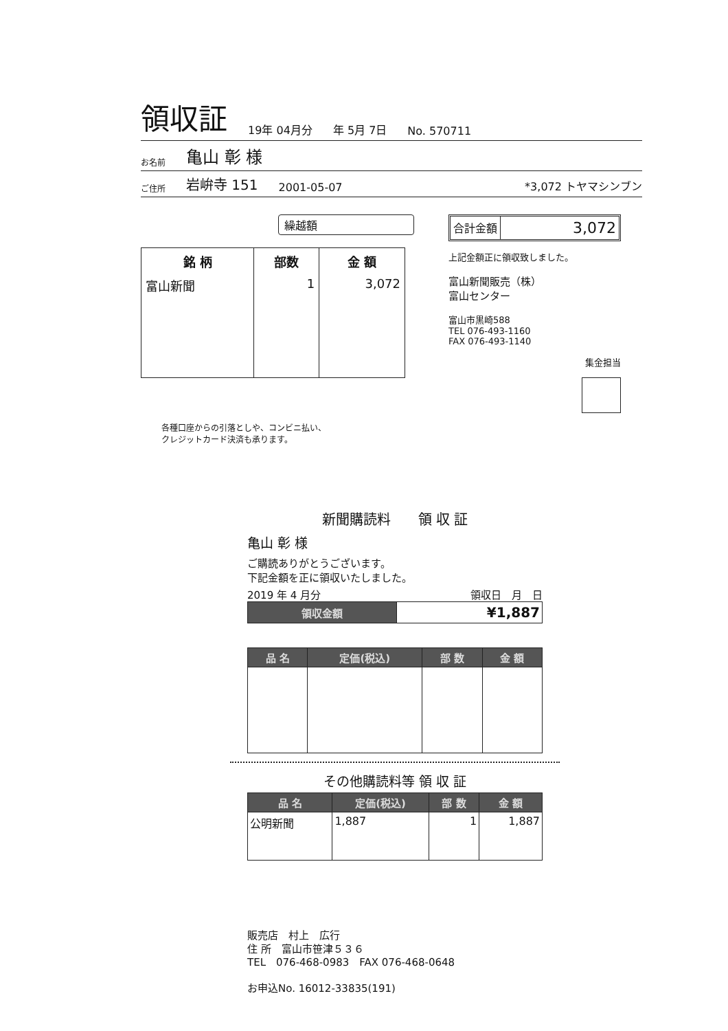領収証 19年 04月分 年 5月 7日 No. 570711
お名前 亀山 彰 様
ご住所 岩峅寺 151 2001-05-07 *3,072 トヤマシンブン
繰越額
| 銘 柄 | 部数 | 金 額 |
| --- | --- | --- |
| 富山新聞 | 1 | 3,072 |
合計金額 3,072
上記金額正に領収致しました。
富山新聞販売（株）
富山センター
富山市黒崎588
TEL 076-493-1160
FAX 076-493-1140
集金担当
各種口座からの引落としや、コンビニ払い、
クレジットカード決済も承ります。
新聞購読料　　領 収 証
亀山 彰 様
ご購読ありがとうございます。
下記金額を正に領収いたしました。
2019 年 4 月分 領収日　月　日
| 領収金額 | ¥1,887 |
| 品 名 | 定価(税込) | 部 数 | 金 額 |
| --- | --- | --- | --- |
その他購読料等 領 収 証
| 品 名 | 定価(税込) | 部 数 | 金 額 |
| --- | --- | --- | --- |
| 公明新聞 | 1,887 | 1 | 1,887 |
販売店　村上　広行
住 所　富山市笹津５３６
TEL　076-468-0983　FAX 076-468-0648
お申込No. 16012-33835(191)